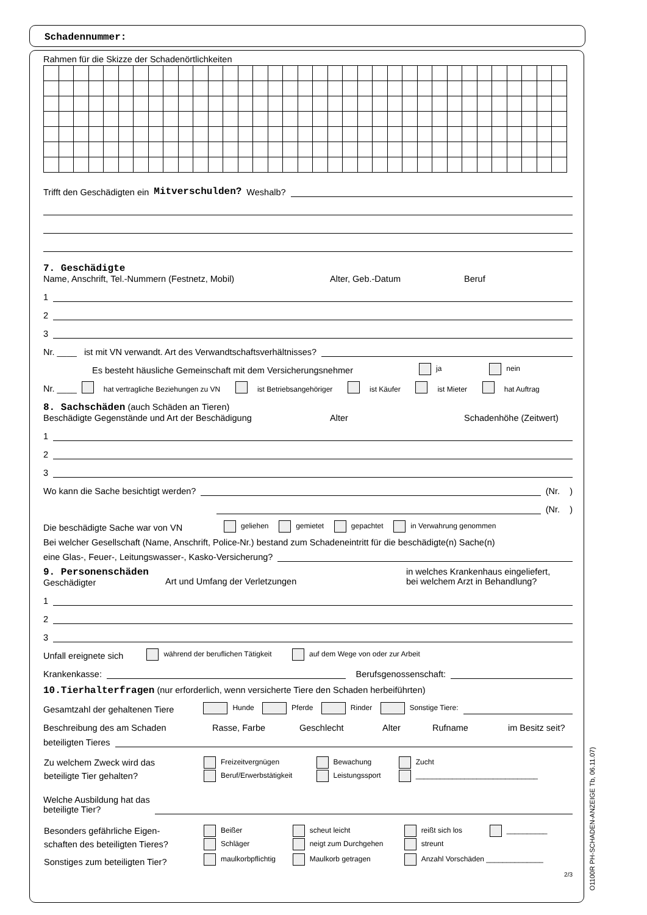Schadennummer:
Rahmen für die Skizze der Schadenörtlichkeiten
Trifft den Geschädigten ein Mitverschulden? Weshalb?
7. Geschädigte
Name, Anschrift, Tel.-Nummern (Festnetz, Mobil) Alter, Geb.-Datum Beruf
1
2
3
Nr. ____ ist mit VN verwandt. Art des Verwandtschaftsverhältnisses?
Es besteht häusliche Gemeinschaft mit dem Versicherungsnehmer ja nein
Nr. ____ hat vertragliche Beziehungen zu VN ist Betriebsangehöriger ist Käufer ist Mieter hat Auftrag
8. Sachschäden (auch Schäden an Tieren)
Beschädigte Gegenstände und Art der Beschädigung Alter Schadenhöhe (Zeitwert)
1
2
3
Wo kann die Sache besichtigt werden? (Nr. )
(Nr. )
Die beschädigte Sache war von VN geliehen gemietet gepachtet in Verwahrung genommen
Bei welcher Gesellschaft (Name, Anschrift, Police-Nr.) bestand zum Schadeneintritt für die beschädigte(n) Sache(n)
eine Glas-, Feuer-, Leitungswasser-, Kasko-Versicherung?
9. Personenschäden
Geschädigter
Art und Umfang der Verletzungen in welches Krankenhaus eingeliefert,
bei welchem Arzt in Behandlung?
1
2
3
Unfall ereignete sich während der beruflichen Tätigkeit auf dem Wege von oder zur Arbeit
Krankenkasse: Berufsgenossenschaft:
10.Tierhalterfragen (nur erforderlich, wenn versicherte Tiere den Schaden herbeiführten)
Gesamtzahl der gehaltenen Tiere Hunde Pferde Rinder Sonstige Tiere:
Beschreibung des am Schaden Rasse, Farbe Geschlecht Alter Rufname im Besitz seit?
beteiligten Tieres
| Zu welchem Zweck wird das | Freizeitvergnügen | Bewachung | Zucht |
| beteiligte Tier gehalten? | Beruf/Erwerbstätigkeit | Leistungssport | ______________________________ |
Welche Ausbildung hat das
beteiligte Tier?
| Besonders gefährliche Eigen- | Beißer | scheut leicht | reißt sich los | __________ |
| schaften des beteiligten Tieres? | Schläger | neigt zum Durchgehen | streunt | |
| Sonstiges zum beteiligten Tier? | maulkorbpflichtig | Maulkorb getragen | Anzahl Vorschäden ______________ | |
2/3
O1100R PH-SCHADEN-ANZEIGE Tb, 06.11.07)